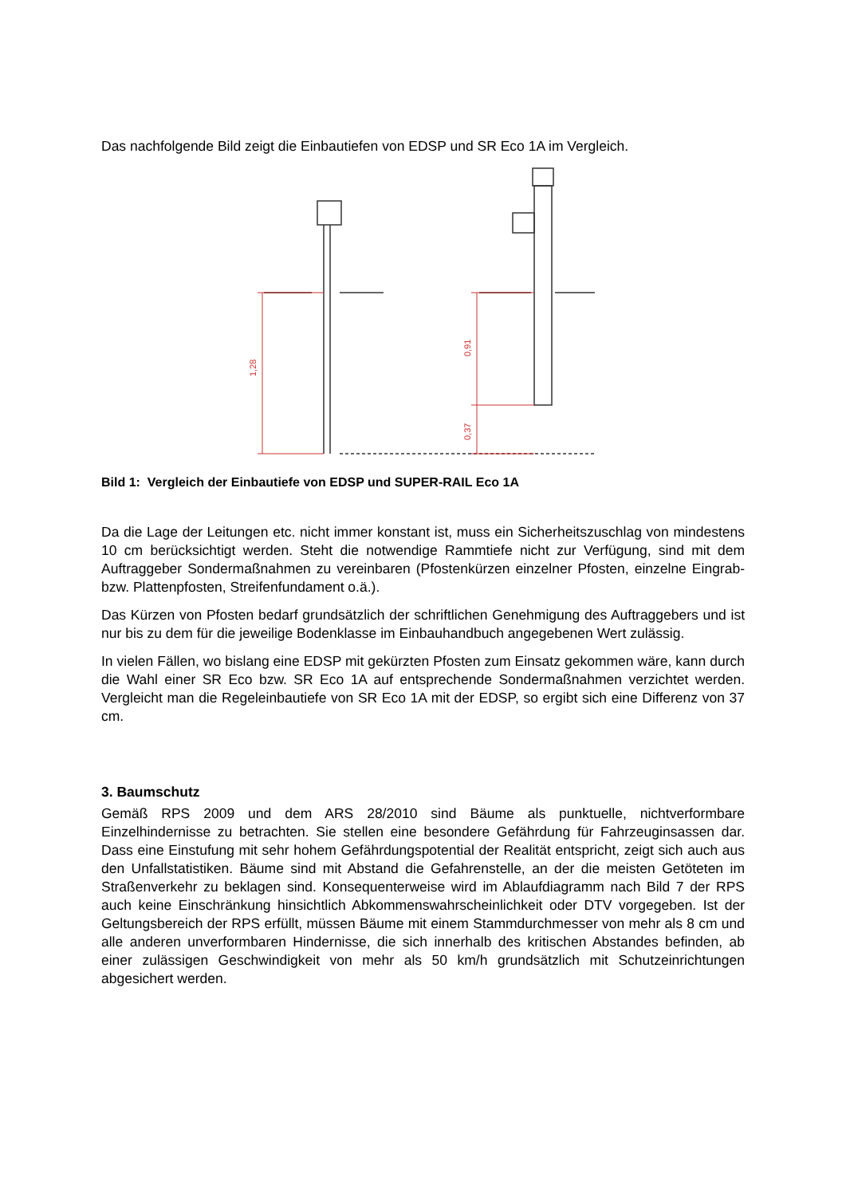Das nachfolgende Bild zeigt die Einbautiefen von EDSP und SR Eco 1A im Vergleich.
1,28
0,91
0,37
Bild 1: Vergleich der Einbautiefe von EDSP und SUPER-RAIL Eco 1A
Da die Lage der Leitungen etc. nicht immer konstant ist, muss ein Sicherheitszuschlag von mindestens 10 cm berücksichtigt werden. Steht die notwendige Rammtiefe nicht zur Verfügung, sind mit dem Auftraggeber Sondermaßnahmen zu vereinbaren (Pfostenkürzen einzelner Pfosten, einzelne Eingrab- bzw. Plattenpfosten, Streifenfundament o.ä.).
Das Kürzen von Pfosten bedarf grundsätzlich der schriftlichen Genehmigung des Auftraggebers und ist nur bis zu dem für die jeweilige Bodenklasse im Einbauhandbuch angegebenen Wert zulässig.
In vielen Fällen, wo bislang eine EDSP mit gekürzten Pfosten zum Einsatz gekommen wäre, kann durch die Wahl einer SR Eco bzw. SR Eco 1A auf entsprechende Sondermaßnahmen verzichtet werden. Vergleicht man die Regeleinbautiefe von SR Eco 1A mit der EDSP, so ergibt sich eine Differenz von 37 cm.
3. Baumschutz
Gemäß RPS 2009 und dem ARS 28/2010 sind Bäume als punktuelle, nichtverformbare Einzelhindernisse zu betrachten. Sie stellen eine besondere Gefährdung für Fahrzeuginsassen dar. Dass eine Einstufung mit sehr hohem Gefährdungspotential der Realität entspricht, zeigt sich auch aus den Unfallstatistiken. Bäume sind mit Abstand die Gefahrenstelle, an der die meisten Getöteten im Straßenverkehr zu beklagen sind. Konsequenterweise wird im Ablaufdiagramm nach Bild 7 der RPS auch keine Einschränkung hinsichtlich Abkommenswahrscheinlichkeit oder DTV vorgegeben. Ist der Geltungsbereich der RPS erfüllt, müssen Bäume mit einem Stammdurchmesser von mehr als 8 cm und alle anderen unverformbaren Hindernisse, die sich innerhalb des kritischen Abstandes befinden, ab einer zulässigen Geschwindigkeit von mehr als 50 km/h grundsätzlich mit Schutzeinrichtungen abgesichert werden.